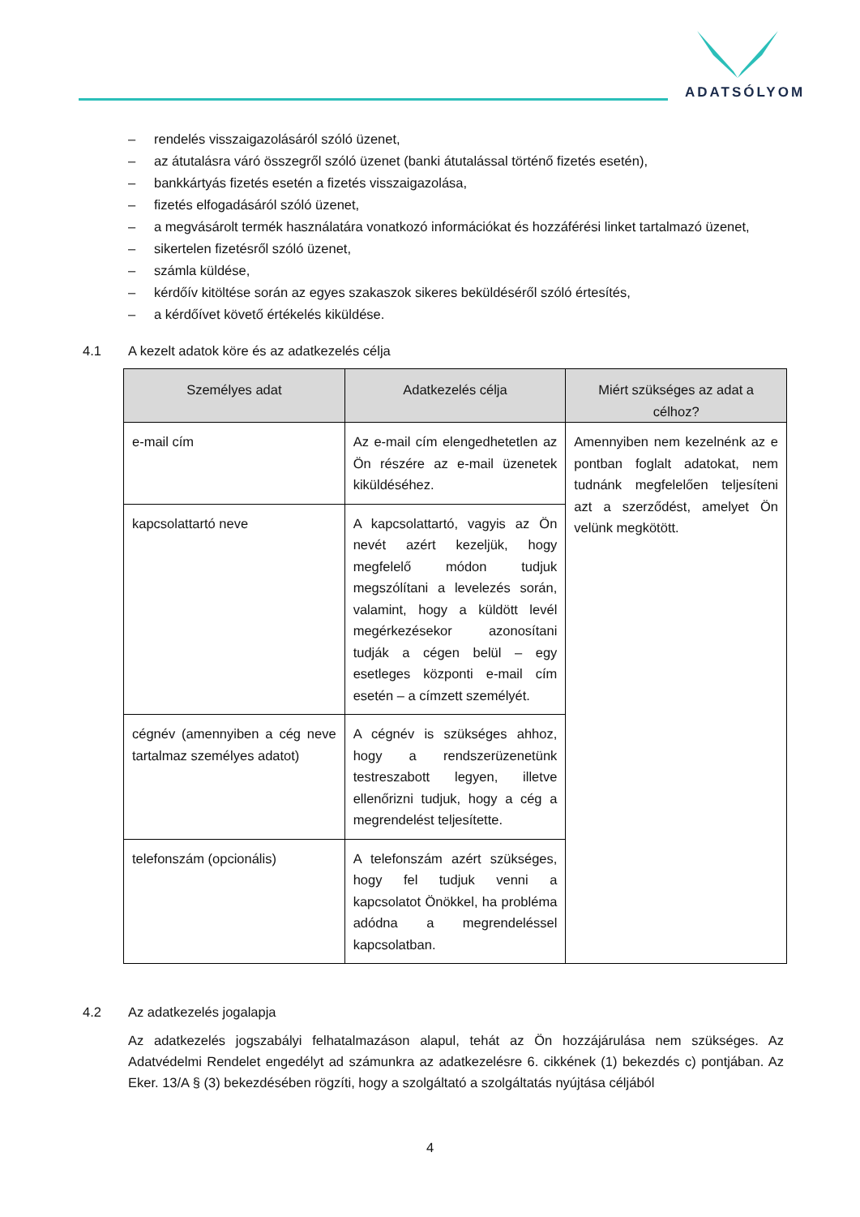ADATSÓLYOM
– rendelés visszaigazolásáról szóló üzenet,
– az átutalásra váró összegről szóló üzenet (banki átutalással történő fizetés esetén),
– bankkártyás fizetés esetén a fizetés visszaigazolása,
– fizetés elfogadásáról szóló üzenet,
– a megvásárolt termék használatára vonatkozó információkat és hozzáférési linket tartalmazó üzenet,
– sikertelen fizetésről szóló üzenet,
– számla küldése,
– kérdőív kitöltése során az egyes szakaszok sikeres beküldéséről szóló értesítés,
– a kérdőívet követő értékelés kiküldése.
4.1 A kezelt adatok köre és az adatkezelés célja
| Személyes adat | Adatkezelés célja | Miért szükséges az adat a célhoz? |
| --- | --- | --- |
| e-mail cím | Az e-mail cím elengedhetetlen az Ön részére az e-mail üzenetek kiküldéséhez. | Amennyiben nem kezelnénk az e pontban foglalt adatokat, nem tudnánk megfelelően teljesíteni azt a szerződést, amelyet Ön velünk megkötött. |
| kapcsolattartó neve | A kapcsolattartó, vagyis az Ön nevét azért kezeljük, hogy megfelelő módon tudjuk megszólítani a levelezés során, valamint, hogy a küldött levél megérkezésekor azonosítani tudják a cégen belül – egy esetleges központi e-mail cím esetén – a címzett személyét. | |
| cégnév (amennyiben a cég neve tartalmaz személyes adatot) | A cégnév is szükséges ahhoz, hogy a rendszerüzenetünk testreszabott legyen, illetve ellenőrizni tudjuk, hogy a cég a megrendelést teljesítette. | |
| telefonszám (opcionális) | A telefonszám azért szükséges, hogy fel tudjuk venni a kapcsolatot Önökkel, ha probléma adódna a megrendeléssel kapcsolatban. | |
4.2 Az adatkezelés jogalapja
Az adatkezelés jogszabályi felhatalmazáson alapul, tehát az Ön hozzájárulása nem szükséges. Az Adatvédelmi Rendelet engedélyt ad számunkra az adatkezelésre 6. cikkének (1) bekezdés c) pontjában. Az Eker. 13/A § (3) bekezdésében rögzíti, hogy a szolgáltató a szolgáltatás nyújtása céljából
4